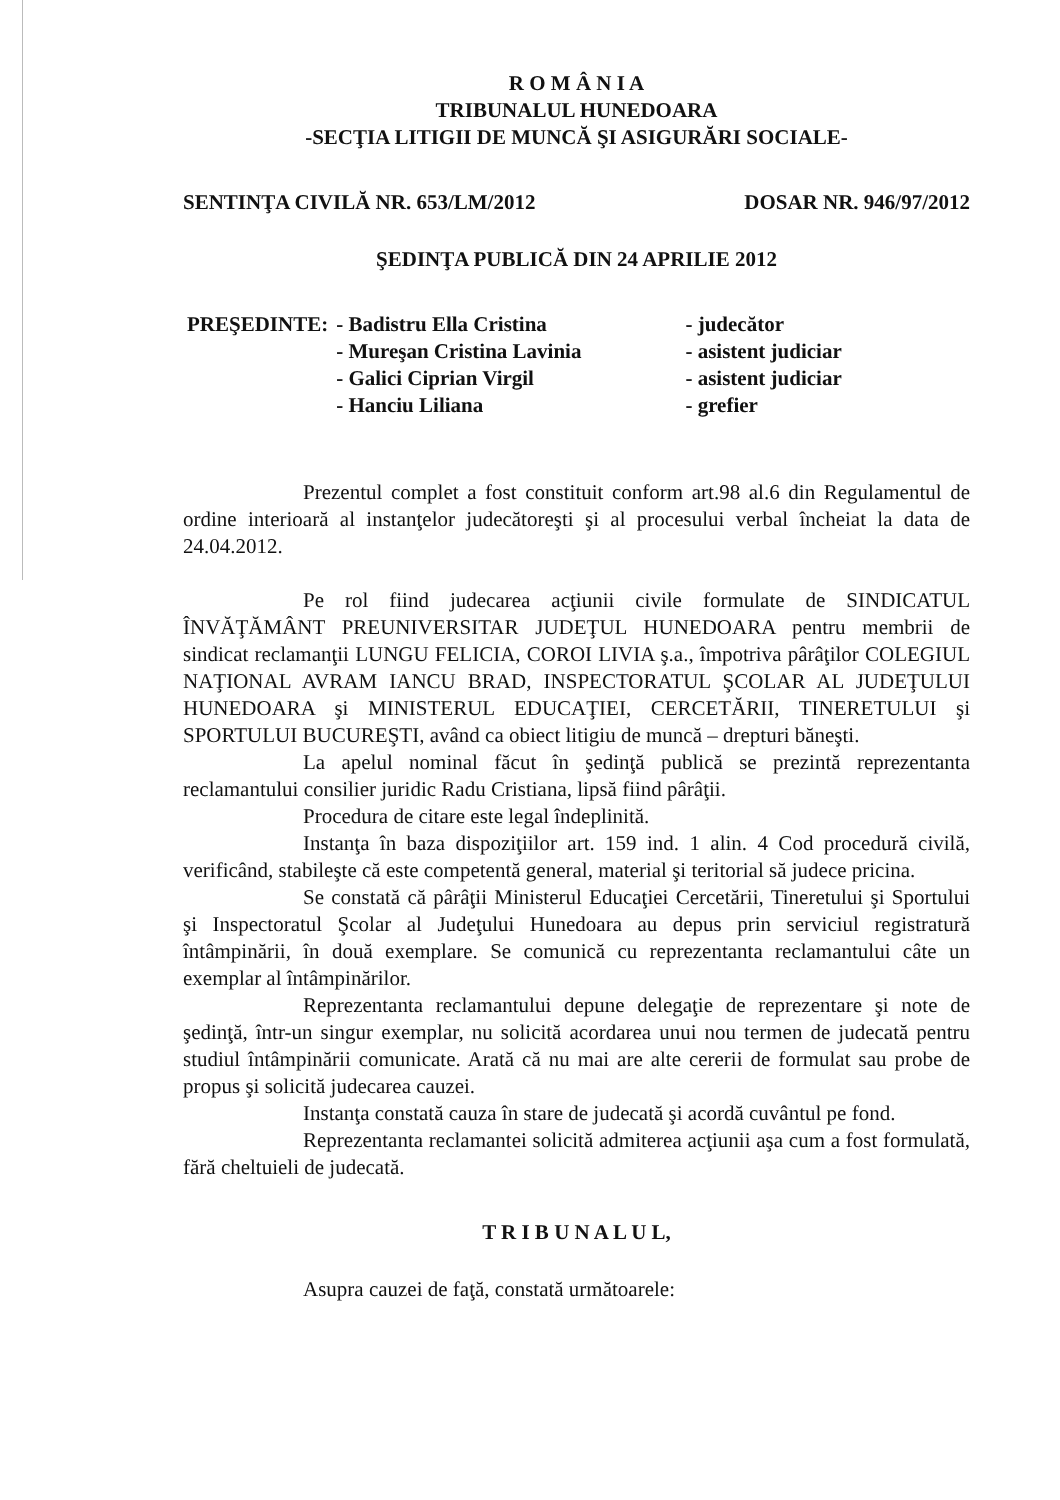R O M Â N I A
TRIBUNALUL HUNEDOARA
-SECŢIA LITIGII DE MUNCĂ ŞI ASIGURĂRI SOCIALE-
SENTINŢA CIVILĂ NR. 653/LM/2012 DOSAR NR. 946/97/2012
ŞEDINŢA PUBLICĂ DIN 24 APRILIE 2012
| PREŞEDINTE: | - Badistru Ella Cristina | - judecător |
| | - Mureşan Cristina Lavinia | - asistent judiciar |
| | - Galici Ciprian Virgil | - asistent judiciar |
| | - Hanciu Liliana | - grefier |
Prezentul complet a fost constituit conform art.98 al.6 din Regulamentul de ordine interioară al instanţelor judecătoreşti şi al procesului verbal încheiat la data de 24.04.2012.
Pe rol fiind judecarea acţiunii civile formulate de SINDICATUL ÎNVĂŢĂMÂNT PREUNIVERSITAR JUDEŢUL HUNEDOARA pentru membrii de sindicat reclamanţii LUNGU FELICIA, COROI LIVIA ş.a., împotriva pârâţilor COLEGIUL NAŢIONAL AVRAM IANCU BRAD, INSPECTORATUL ŞCOLAR AL JUDEŢULUI HUNEDOARA şi MINISTERUL EDUCAŢIEI, CERCETĂRII, TINERETULUI şi SPORTULUI BUCUREŞTI, având ca obiect litigiu de muncă – drepturi băneşti.
La apelul nominal făcut în şedinţă publică se prezintă reprezentanta reclamantului consilier juridic Radu Cristiana, lipsă fiind pârâţii.
Procedura de citare este legal îndeplinită.
Instanţa în baza dispoziţiilor art. 159 ind. 1 alin. 4 Cod procedură civilă, verificând, stabileşte că este competentă general, material şi teritorial să judece pricina.
Se constată că pârâţii Ministerul Educaţiei Cercetării, Tineretului şi Sportului şi Inspectoratul Şcolar al Judeţului Hunedoara au depus prin serviciul registratură întâmpinării, în două exemplare. Se comunică cu reprezentanta reclamantului câte un exemplar al întâmpinărilor.
Reprezentanta reclamantului depune delegaţie de reprezentare şi note de şedinţă, într-un singur exemplar, nu solicită acordarea unui nou termen de judecată pentru studiul întâmpinării comunicate. Arată că nu mai are alte cererii de formulat sau probe de propus şi solicită judecarea cauzei.
Instanţa constată cauza în stare de judecată şi acordă cuvântul pe fond.
Reprezentanta reclamantei solicită admiterea acţiunii aşa cum a fost formulată, fără cheltuieli de judecată.
T R I B U N A L U L,
Asupra cauzei de faţă, constată următoarele: